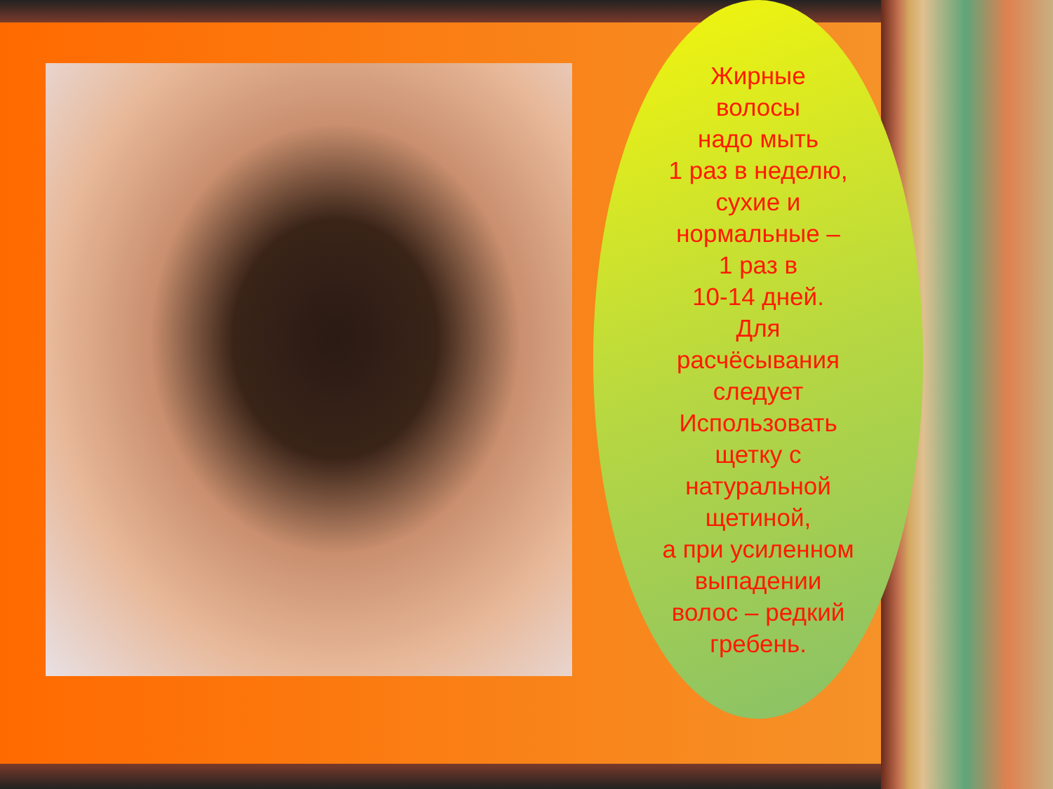Жирные
волосы
надо мыть
1 раз в неделю,
сухие и
нормальные –
1 раз в
10-14 дней.
Для
расчёсывания
следует
Использовать
щетку с
натуральной
щетиной,
а при усиленном
выпадении
волос – редкий
гребень.